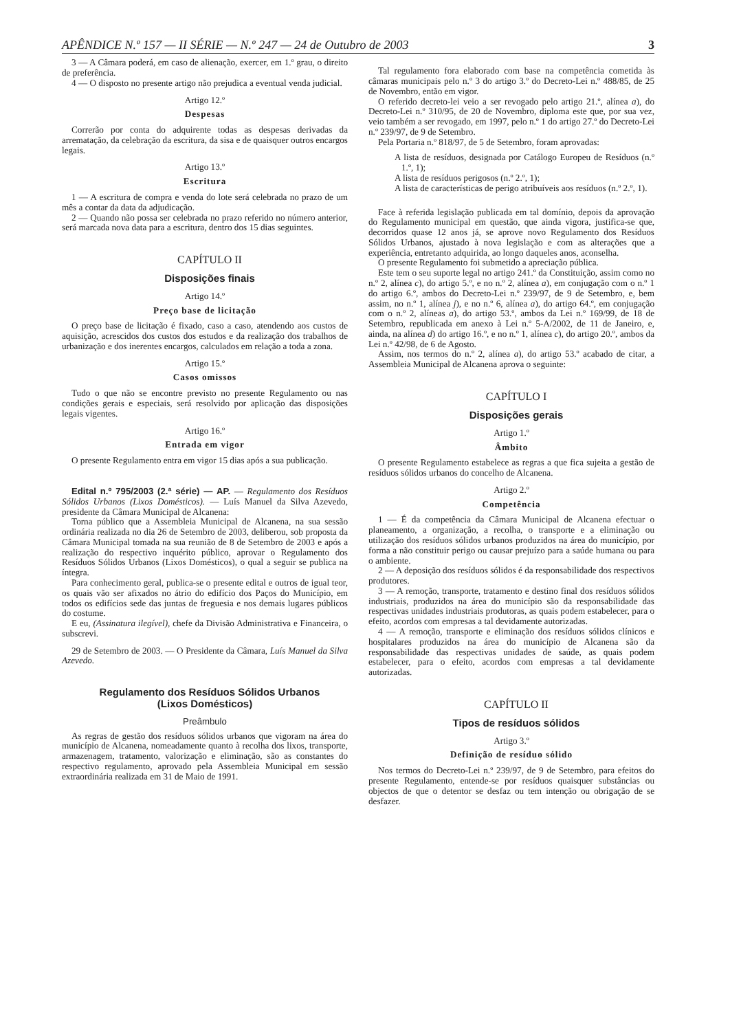APÊNDICE N.º 157 — II SÉRIE — N.º 247 — 24 de Outubro de 2003 3
3 — A Câmara poderá, em caso de alienação, exercer, em 1.º grau, o direito de preferência.
4 — O disposto no presente artigo não prejudica a eventual venda judicial.
Artigo 12.º
Despesas
Correrão por conta do adquirente todas as despesas derivadas da arrematação, da celebração da escritura, da sisa e de quaisquer outros encargos legais.
Artigo 13.º
Escritura
1 — A escritura de compra e venda do lote será celebrada no prazo de um mês a contar da data da adjudicação.
2 — Quando não possa ser celebrada no prazo referido no número anterior, será marcada nova data para a escritura, dentro dos 15 dias seguintes.
CAPÍTULO II
Disposições finais
Artigo 14.º
Preço base de licitação
O preço base de licitação é fixado, caso a caso, atendendo aos custos de aquisição, acrescidos dos custos dos estudos e da realização dos trabalhos de urbanização e dos inerentes encargos, calculados em relação a toda a zona.
Artigo 15.º
Casos omissos
Tudo o que não se encontre previsto no presente Regulamento ou nas condições gerais e especiais, será resolvido por aplicação das disposições legais vigentes.
Artigo 16.º
Entrada em vigor
O presente Regulamento entra em vigor 15 dias após a sua publicação.
Edital n.º 795/2003 (2.ª série) — AP. — Regulamento dos Resíduos Sólidos Urbanos (Lixos Domésticos). — Luís Manuel da Silva Azevedo, presidente da Câmara Municipal de Alcanena:
Torna público que a Assembleia Municipal de Alcanena, na sua sessão ordinária realizada no dia 26 de Setembro de 2003, deliberou, sob proposta da Câmara Municipal tomada na sua reunião de 8 de Setembro de 2003 e após a realização do respectivo inquérito público, aprovar o Regulamento dos Resíduos Sólidos Urbanos (Lixos Domésticos), o qual a seguir se publica na íntegra.
Para conhecimento geral, publica-se o presente edital e outros de igual teor, os quais vão ser afixados no átrio do edifício dos Paços do Município, em todos os edifícios sede das juntas de freguesia e nos demais lugares públicos do costume.
E eu, (Assinatura ilegível), chefe da Divisão Administrativa e Financeira, o subscrevi.
29 de Setembro de 2003. — O Presidente da Câmara, Luís Manuel da Silva Azevedo.
Regulamento dos Resíduos Sólidos Urbanos
(Lixos Domésticos)
Preâmbulo
As regras de gestão dos resíduos sólidos urbanos que vigoram na área do município de Alcanena, nomeadamente quanto à recolha dos lixos, transporte, armazenagem, tratamento, valorização e eliminação, são as constantes do respectivo regulamento, aprovado pela Assembleia Municipal em sessão extraordinária realizada em 31 de Maio de 1991.
Tal regulamento fora elaborado com base na competência cometida às câmaras municipais pelo n.º 3 do artigo 3.º do Decreto-Lei n.º 488/85, de 25 de Novembro, então em vigor.
O referido decreto-lei veio a ser revogado pelo artigo 21.º, alínea a), do Decreto-Lei n.º 310/95, de 20 de Novembro, diploma este que, por sua vez, veio também a ser revogado, em 1997, pelo n.º 1 do artigo 27.º do Decreto-Lei n.º 239/97, de 9 de Setembro.
Pela Portaria n.º 818/97, de 5 de Setembro, foram aprovadas:
A lista de resíduos, designada por Catálogo Europeu de Resíduos (n.º 1.º, 1);
A lista de resíduos perigosos (n.º 2.º, 1);
A lista de características de perigo atribuíveis aos resíduos (n.º 2.º, 1).
Face à referida legislação publicada em tal domínio, depois da aprovação do Regulamento municipal em questão, que ainda vigora, justifica-se que, decorridos quase 12 anos já, se aprove novo Regulamento dos Resíduos Sólidos Urbanos, ajustado à nova legislação e com as alterações que a experiência, entretanto adquirida, ao longo daqueles anos, aconselha.
O presente Regulamento foi submetido a apreciação pública.
Este tem o seu suporte legal no artigo 241.º da Constituição, assim como no n.º 2, alínea c), do artigo 5.º, e no n.º 2, alínea a), em conjugação com o n.º 1 do artigo 6.º, ambos do Decreto-Lei n.º 239/97, de 9 de Setembro, e, bem assim, no n.º 1, alínea j), e no n.º 6, alínea a), do artigo 64.º, em conjugação com o n.º 2, alíneas a), do artigo 53.º, ambos da Lei n.º 169/99, de 18 de Setembro, republicada em anexo à Lei n.º 5-A/2002, de 11 de Janeiro, e, ainda, na alínea d) do artigo 16.º, e no n.º 1, alínea c), do artigo 20.º, ambos da Lei n.º 42/98, de 6 de Agosto.
Assim, nos termos do n.º 2, alínea a), do artigo 53.º acabado de citar, a Assembleia Municipal de Alcanena aprova o seguinte:
CAPÍTULO I
Disposições gerais
Artigo 1.º
Âmbito
O presente Regulamento estabelece as regras a que fica sujeita a gestão de resíduos sólidos urbanos do concelho de Alcanena.
Artigo 2.º
Competência
1 — É da competência da Câmara Municipal de Alcanena efectuar o planeamento, a organização, a recolha, o transporte e a eliminação ou utilização dos resíduos sólidos urbanos produzidos na área do município, por forma a não constituir perigo ou causar prejuízo para a saúde humana ou para o ambiente.
2 — A deposição dos resíduos sólidos é da responsabilidade dos respectivos produtores.
3 — A remoção, transporte, tratamento e destino final dos resíduos sólidos industriais, produzidos na área do município são da responsabilidade das respectivas unidades industriais produtoras, as quais podem estabelecer, para o efeito, acordos com empresas a tal devidamente autorizadas.
4 — A remoção, transporte e eliminação dos resíduos sólidos clínicos e hospitalares produzidos na área do município de Alcanena são da responsabilidade das respectivas unidades de saúde, as quais podem estabelecer, para o efeito, acordos com empresas a tal devidamente autorizadas.
CAPÍTULO II
Tipos de resíduos sólidos
Artigo 3.º
Definição de resíduo sólido
Nos termos do Decreto-Lei n.º 239/97, de 9 de Setembro, para efeitos do presente Regulamento, entende-se por resíduos quaisquer substâncias ou objectos de que o detentor se desfaz ou tem intenção ou obrigação de se desfazer.